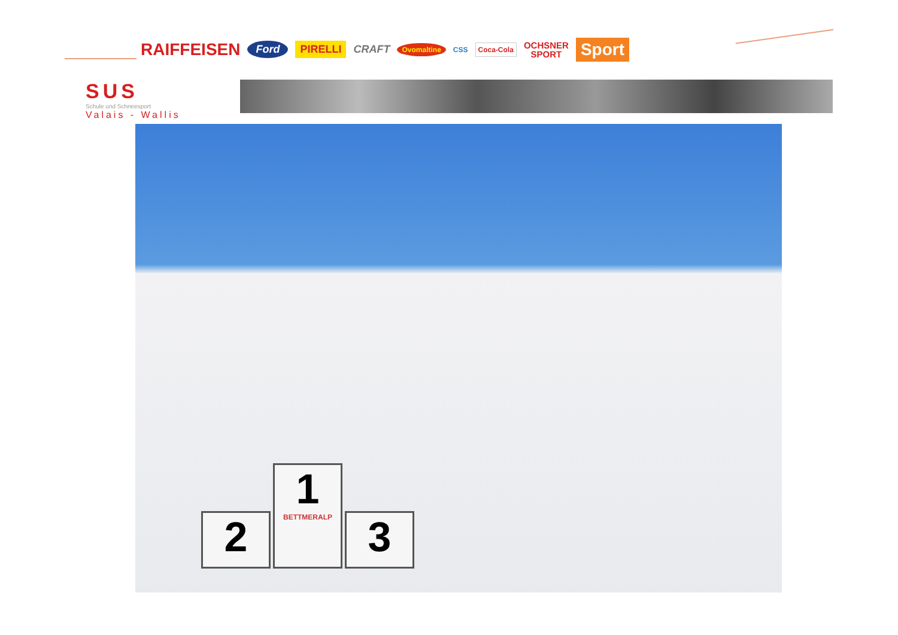RAIFFEISEN Ford PIRELLI CRAFT Ovomaltine CSS Coca-Cola OCHSNER
SPORT Sport
SUS
Schule und Schneesport
Valais - Wallis
2
1
BETTMERALP
3